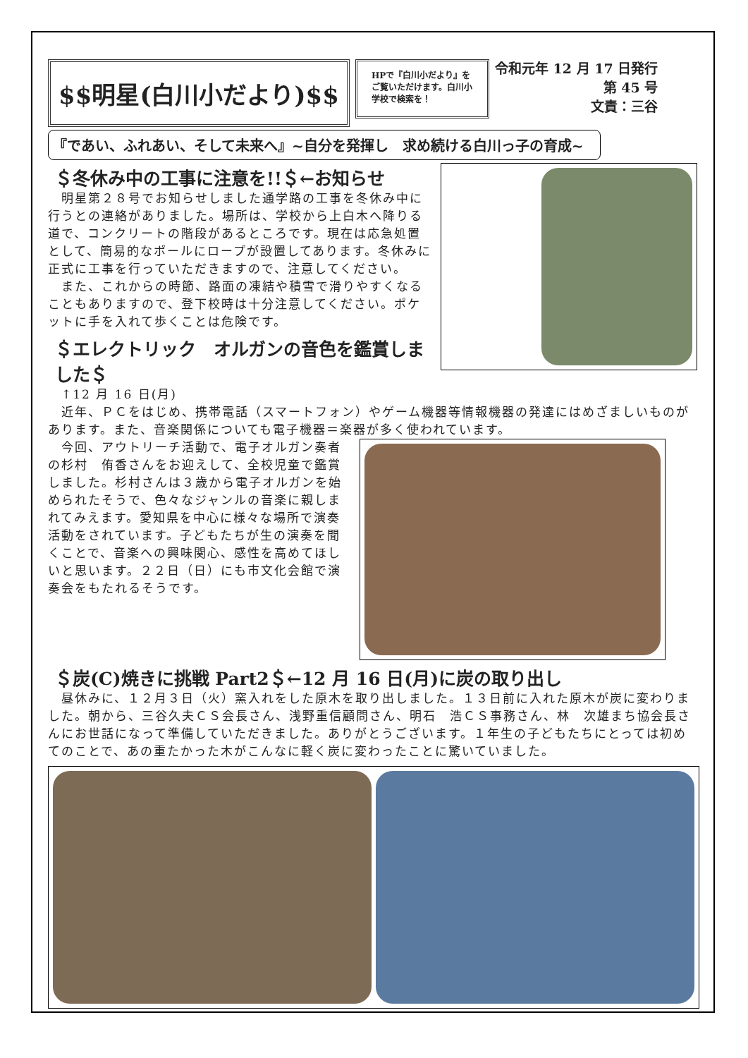$$明星(白川小だより)$$
HPで『白川小だより』をご覧いただけます。白川小学校で検索を！
令和元年 12 月 17 日発行
第 45 号
文責：三谷
『であい、ふれあい、そして未来へ』~自分を発揮し　求め続ける白川っ子の育成~
＄冬休み中の工事に注意を!!＄←お知らせ
　明星第２８号でお知らせしました通学路の工事を冬休み中に行うとの連絡がありました。場所は、学校から上白木へ降りる道で、コンクリートの階段があるところです。現在は応急処置として、簡易的なポールにロープが設置してあります。冬休みに正式に工事を行っていただきますので、注意してください。
　また、これからの時節、路面の凍結や積雪で滑りやすくなることもありますので、登下校時は十分注意してください。ポケットに手を入れて歩くことは危険です。
＄エレクトリック　オルガンの音色を鑑賞しました＄
　↑12 月 16 日(月)
　近年、ＰＣをはじめ、携帯電話（スマートフォン）やゲーム機器等情報機器の発達にはめざましいものがあります。また、音楽関係についても電子機器＝楽器が多く使われています。
　今回、アウトリーチ活動で、電子オルガン奏者の杉村　侑香さんをお迎えして、全校児童で鑑賞しました。杉村さんは３歳から電子オルガンを始められたそうで、色々なジャンルの音楽に親しまれてみえます。愛知県を中心に様々な場所で演奏活動をされています。子どもたちが生の演奏を聞くことで、音楽への興味関心、感性を高めてほしいと思います。２２日（日）にも市文化会館で演奏会をもたれるそうです。
＄炭(C)焼きに挑戦 Part2＄←12 月 16 日(月)に炭の取り出し
　昼休みに、１２月３日（火）窯入れをした原木を取り出しました。１３日前に入れた原木が炭に変わりました。朝から、三谷久夫ＣＳ会長さん、浅野重信顧問さん、明石　浩ＣＳ事務さん、林　次雄まち協会長さんにお世話になって準備していただきました。ありがとうございます。１年生の子どもたちにとっては初めてのことで、あの重たかった木がこんなに軽く炭に変わったことに驚いていました。